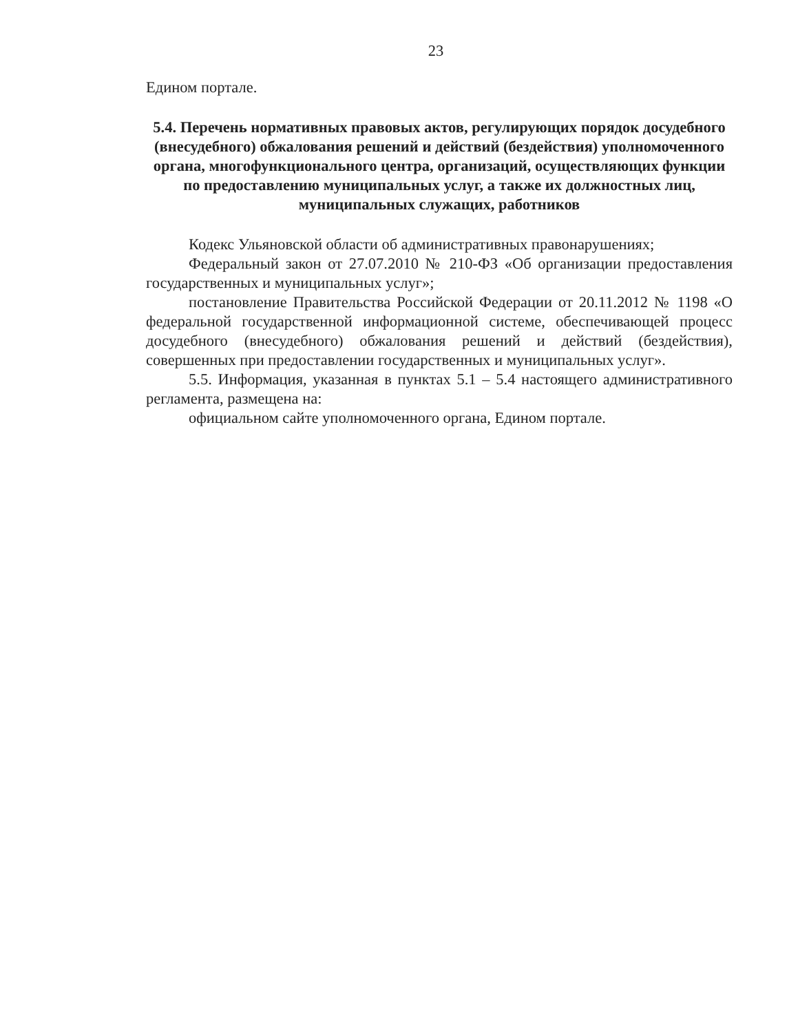23
Едином портале.
5.4. Перечень нормативных правовых актов, регулирующих порядок досудебного (внесудебного) обжалования решений и действий (бездействия) уполномоченного органа, многофункционального центра, организаций, осуществляющих функции по предоставлению муниципальных услуг, а также их должностных лиц, муниципальных служащих, работников
Кодекс Ульяновской области об административных правонарушениях;
Федеральный закон от 27.07.2010 № 210-ФЗ «Об организации предоставления государственных и муниципальных услуг»;
постановление Правительства Российской Федерации от 20.11.2012 № 1198 «О федеральной государственной информационной системе, обеспечивающей процесс досудебного (внесудебного) обжалования решений и действий (бездействия), совершенных при предоставлении государственных и муниципальных услуг».
5.5. Информация, указанная в пунктах 5.1 – 5.4 настоящего административного регламента, размещена на:
официальном сайте уполномоченного органа, Едином портале.